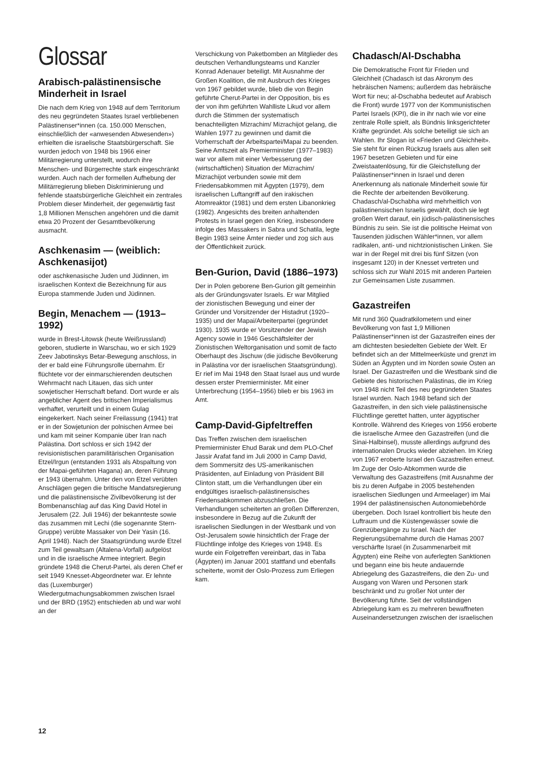Glossar
Arabisch-palästinensische Minderheit in Israel
Die nach dem Krieg von 1948 auf dem Territorium des neu gegründeten Staates Israel verbliebenen Palästinenser*innen (ca. 150.000 Menschen, einschließlich der «anwesenden Abwesenden») erhielten die israelische Staatsbürgerschaft. Sie wurden jedoch von 1948 bis 1966 einer Militärregierung unterstellt, wodurch ihre Menschen- und Bürgerrechte stark eingeschränkt wurden. Auch nach der formellen Aufhebung der Militärregierung blieben Diskriminierung und fehlende staatsbürgerliche Gleichheit ein zentrales Problem dieser Minderheit, der gegenwärtig fast 1,8 Millionen Menschen angehören und die damit etwa 20 Prozent der Gesamtbevölkerung ausmacht.
Aschkenasim — (weiblich: Aschkenasijot)
oder aschkenasische Juden und Jüdinnen, im israelischen Kontext die Bezeichnung für aus Europa stammende Juden und Jüdinnen.
Begin, Menachem — (1913–1992)
wurde in Brest-Litowsk (heute Weißrussland) geboren, studierte in Warschau, wo er sich 1929 Zeev Jabotinskys Betar-Bewegung anschloss, in der er bald eine Führungsrolle übernahm. Er flüchtete vor der einmarschierenden deutschen Wehrmacht nach Litauen, das sich unter sowjetischer Herrschaft befand. Dort wurde er als angeblicher Agent des britischen Imperialismus verhaftet, verurteilt und in einem Gulag eingekerkert. Nach seiner Freilassung (1941) trat er in der Sowjetunion der polnischen Armee bei und kam mit seiner Kompanie über Iran nach Palästina. Dort schloss er sich 1942 der revisionistischen paramilitärischen Organisation Etzel/Irgun (entstanden 1931 als Abspaltung von der Mapai-geführten Hagana) an, deren Führung er 1943 übernahm. Unter den von Etzel verübten Anschlägen gegen die britische Mandatsregierung und die palästinensische Zivilbevölkerung ist der Bombenanschlag auf das King David Hotel in Jerusalem (22. Juli 1946) der bekannteste sowie das zusammen mit Lechi (die sogenannte Stern-Gruppe) verübte Massaker von Deir Yasin (16. April 1948). Nach der Staatsgründung wurde Etzel zum Teil gewaltsam (Altalena-Vorfall) aufgelöst und in die israelische Armee integriert. Begin gründete 1948 die Cherut-Partei, als deren Chef er seit 1949 Knesset-Abgeordneter war. Er lehnte das (Luxemburger) Wiedergutmachungsabkommen zwischen Israel und der BRD (1952) entschieden ab und war wohl an der
Verschickung von Paketbomben an Mitglieder des deutschen Verhandlungsteams und Kanzler Konrad Adenauer beteiligt. Mit Ausnahme der Großen Koalition, die mit Ausbruch des Krieges von 1967 gebildet wurde, blieb die von Begin geführte Cherut-Partei in der Opposition, bis es der von ihm geführten Wahlliste Likud vor allem durch die Stimmen der systematisch benachteiligten Mizrachim/ Mizrachijot gelang, die Wahlen 1977 zu gewinnen und damit die Vorherrschaft der Arbeitspartei/Mapai zu beenden. Seine Amtszeit als Premierminister (1977–1983) war vor allem mit einer Verbesserung der (wirtschaftlichen) Situation der Mizrachim/ Mizrachijot verbunden sowie mit dem Friedensabkommen mit Ägypten (1979), dem israelischen Luftangriff auf den irakischen Atomreaktor (1981) und dem ersten Libanonkrieg (1982). Angesichts des breiten anhaltenden Protests in Israel gegen den Krieg, insbesondere infolge des Massakers in Sabra und Schatila, legte Begin 1983 seine Ämter nieder und zog sich aus der Öffentlichkeit zurück.
Ben-Gurion, David (1886–1973)
Der in Polen geborene Ben-Gurion gilt gemeinhin als der Gründungsvater Israels. Er war Mitglied der zionistischen Bewegung und einer der Gründer und Vorsitzender der Histadrut (1920–1935) und der Mapai/Arbeiterpartei (gegründet 1930). 1935 wurde er Vorsitzender der Jewish Agency sowie in 1946 Geschäftsleiter der Zionistischen Weltorganisation und somit de facto Oberhaupt des Jischuw (die jüdische Bevölkerung in Palästina vor der israelischen Staatsgründung). Er rief im Mai 1948 den Staat Israel aus und wurde dessen erster Premierminister. Mit einer Unterbrechung (1954–1956) blieb er bis 1963 im Amt.
Camp-David-Gipfeltreffen
Das Treffen zwischen dem israelischen Premierminister Ehud Barak und dem PLO-Chef Jassir Arafat fand im Juli 2000 in Camp David, dem Sommersitz des US-amerikanischen Präsidenten, auf Einladung von Präsident Bill Clinton statt, um die Verhandlungen über ein endgültiges israelisch-palästinensisches Friedensabkommen abzuschließen. Die Verhandlungen scheiterten an großen Differenzen, insbesondere in Bezug auf die Zukunft der israelischen Siedlungen in der Westbank und von Ost-Jerusalem sowie hinsichtlich der Frage der Flüchtlinge infolge des Krieges von 1948. Es wurde ein Folgetreffen vereinbart, das in Taba (Ägypten) im Januar 2001 stattfand und ebenfalls scheiterte, womit der Oslo-Prozess zum Erliegen kam.
Chadasch/Al-Dschabha
Die Demokratische Front für Frieden und Gleichheit (Chadasch ist das Akronym des hebräischen Namens; außerdem das hebräische Wort für neu; al-Dschabha bedeutet auf Arabisch die Front) wurde 1977 von der Kommunistischen Partei Israels (KPI), die in ihr nach wie vor eine zentrale Rolle spielt, als Bündnis linksgerichteter Kräfte gegründet. Als solche beteiligt sie sich an Wahlen. Ihr Slogan ist «Frieden und Gleichheit». Sie steht für einen Rückzug Israels aus allen seit 1967 besetzen Gebieten und für eine Zweistaatenlösung, für die Gleichstellung der Palästinenser*innen in Israel und deren Anerkennung als nationale Minderheit sowie für die Rechte der arbeitenden Bevölkerung. Chadasch/al-Dschabha wird mehrheitlich von palästinensischen Israelis gewählt, doch sie legt großen Wert darauf, ein jüdisch-palästinensisches Bündnis zu sein. Sie ist die politische Heimat von Tausenden jüdischen Wähler*innen, vor allem radikalen, anti- und nichtzionistischen Linken. Sie war in der Regel mit drei bis fünf Sitzen (von insgesamt 120) in der Knesset vertreten und schloss sich zur Wahl 2015 mit anderen Parteien zur Gemeinsamen Liste zusammen.
Gazastreifen
Mit rund 360 Quadratkilometern und einer Bevölkerung von fast 1,9 Millionen Palästinenser*innen ist der Gazastreifen eines der am dichtesten besiedelten Gebiete der Welt. Er befindet sich an der Mittelmeerküste und grenzt im Süden an Ägypten und im Norden sowie Osten an Israel. Der Gazastreifen und die Westbank sind die Gebiete des historischen Palästinas, die im Krieg von 1948 nicht Teil des neu gegründeten Staates Israel wurden. Nach 1948 befand sich der Gazastreifen, in den sich viele palästinensische Flüchtlinge gerettet hatten, unter ägyptischer Kontrolle. Während des Krieges von 1956 eroberte die israelische Armee den Gazastreifen (und die Sinai-Halbinsel), musste allerdings aufgrund des internationalen Drucks wieder abziehen. Im Krieg von 1967 eroberte Israel den Gazastreifen erneut. Im Zuge der Oslo-Abkommen wurde die Verwaltung des Gazastreifens (mit Ausnahme der bis zu deren Aufgabe in 2005 bestehenden israelischen Siedlungen und Armeelager) im Mai 1994 der palästinensischen Autonomiebehörde übergeben. Doch Israel kontrolliert bis heute den Luftraum und die Küstengewässer sowie die Grenzübergänge zu Israel. Nach der Regierungsübernahme durch die Hamas 2007 verschärfte Israel (in Zusammenarbeit mit Ägypten) eine Reihe von auferlegten Sanktionen und begann eine bis heute andauernde Abriegelung des Gazastreifens, die den Zu- und Ausgang von Waren und Personen stark beschränkt und zu großer Not unter der Bevölkerung führte. Seit der vollständigen Abriegelung kam es zu mehreren bewaffneten Auseinandersetzungen zwischen der israelischen
12